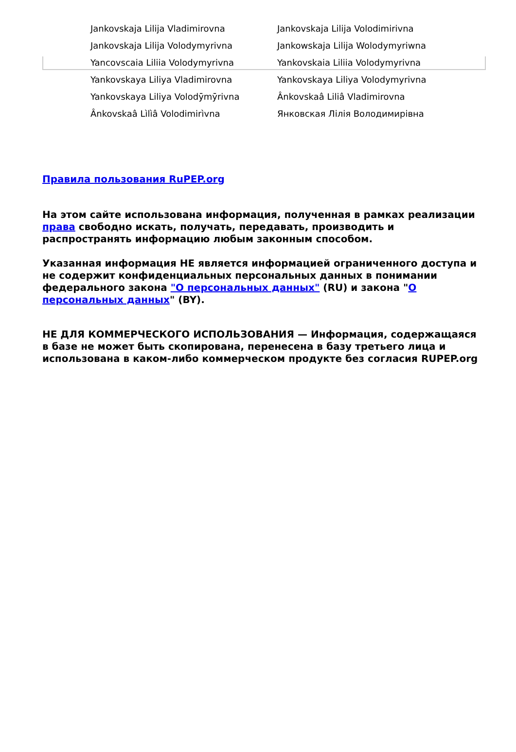| Jankovskaja Lilija Vladimirovna | Jankovskaja Lilija Volodimirivna |
| Jankovskaja Lilija Volodymyrivna | Jankowskaja Lilija Wolodymyriwna |
| Yancovscaia Liliia Volodymyrivna | Yankovskaia Liliia Volodymyrivna |
| Yankovskaya Liliya Vladimirovna | Yankovskaya Liliya Volodymyrivna |
| Yankovskaya Liliya Volodȳmȳrivna | Ânkovskaâ Liliâ Vladimirovna |
| Ânkovskaâ Lìlìâ Volodimirìvna | Янковская Лілія Володимирівна |
Правила пользования RuPEP.org
На этом сайте использована информация, полученная в рамках реализации права свободно искать, получать, передавать, производить и распространять информацию любым законным способом.
Указанная информация НЕ является информацией ограниченного доступа и не содержит конфиденциальных персональных данных в понимании федерального закона "О персональных данных" (RU) и закона "О персональных данных" (BY).
НЕ ДЛЯ КОММЕРЧЕСКОГО ИСПОЛЬЗОВАНИЯ — Информация, содержащаяся в базе не может быть скопирована, перенесена в базу третьего лица и использована в каком-либо коммерческом продукте без согласия RUPEP.org